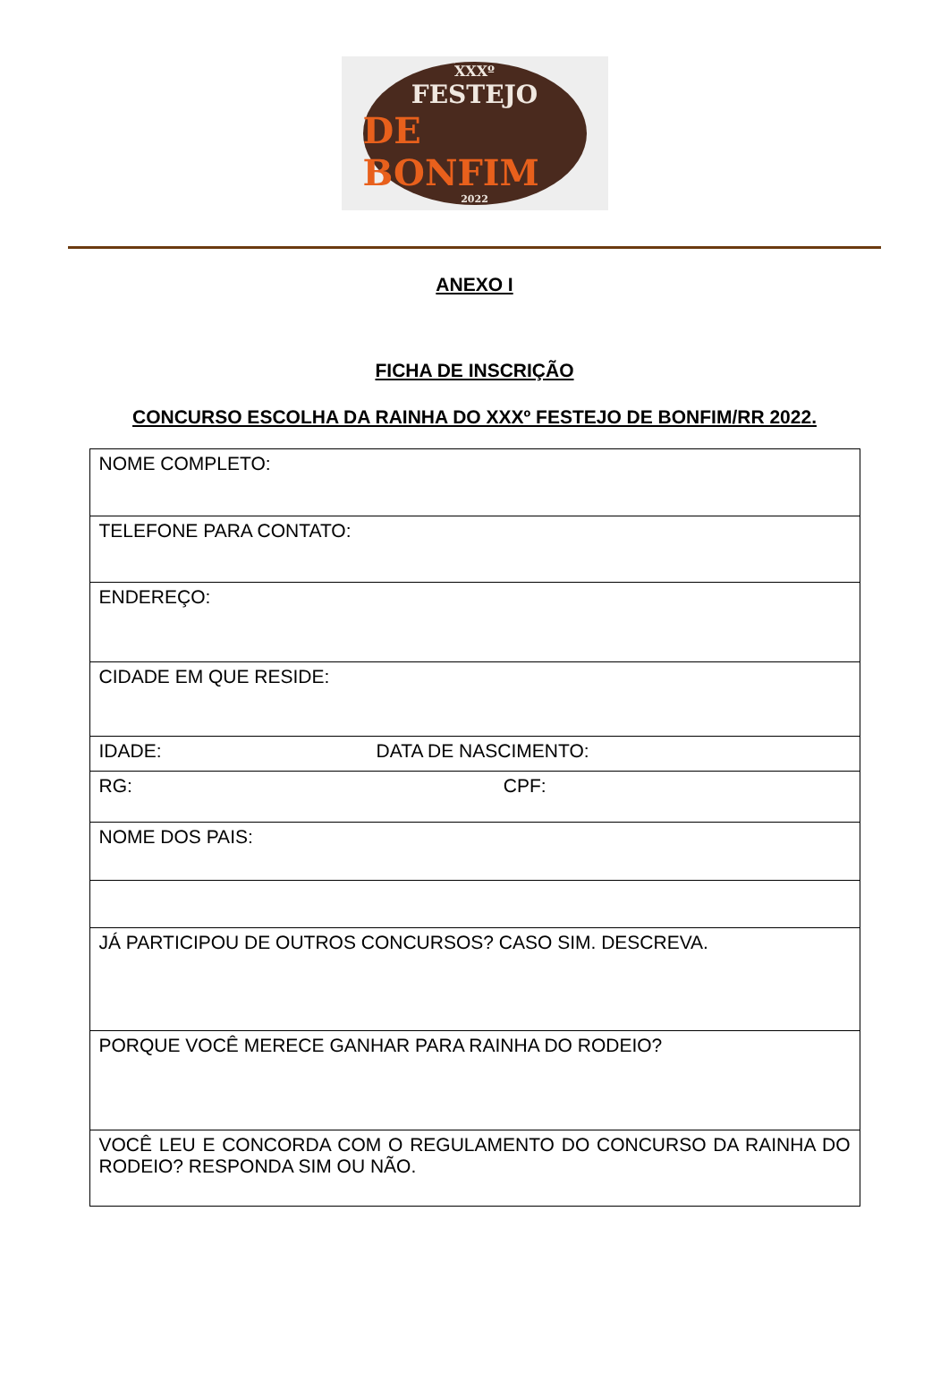XXXº
FESTEJO
DE BONFIM
2022
ANEXO I
FICHA DE INSCRIÇÃO
CONCURSO ESCOLHA DA RAINHA DO XXXº FESTEJO DE BONFIM/RR 2022.
| NOME COMPLETO: |
| TELEFONE PARA CONTATO: |
| ENDEREÇO: |
| CIDADE EM QUE RESIDE: |
| IDADE: DATA DE NASCIMENTO: |
| RG: CPF: |
| NOME DOS PAIS: |
| JÁ PARTICIPOU DE OUTROS CONCURSOS? CASO SIM. DESCREVA. |
| PORQUE VOCÊ MERECE GANHAR PARA RAINHA DO RODEIO? |
| VOCÊ LEU E CONCORDA COM O REGULAMENTO DO CONCURSO DA RAINHA DO RODEIO? RESPONDA SIM OU NÃO. |